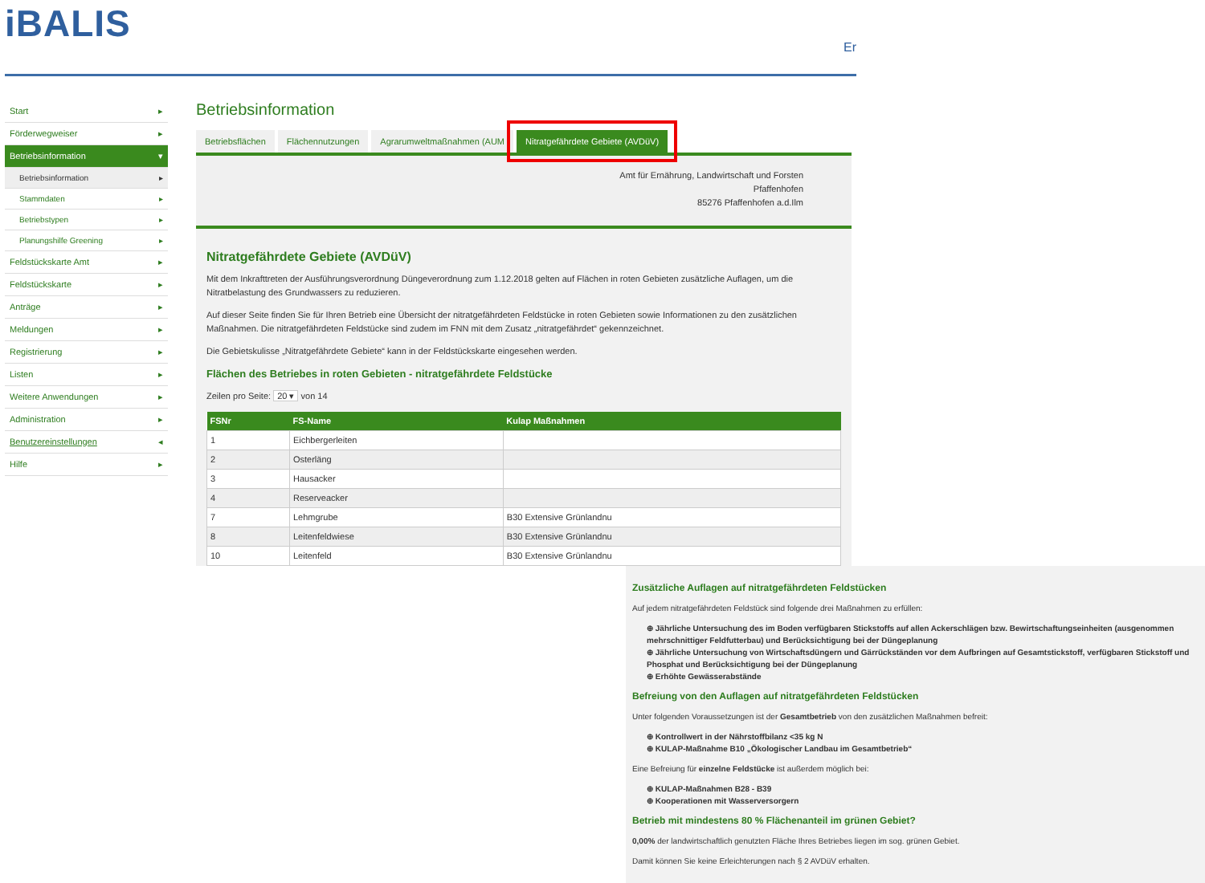iBALIS
Er
Start ▸
Förderwegweiser ▸
Betriebsinformation ▾
Betriebsinformation ▸
Stammdaten ▸
Betriebstypen ▸
Planungshilfe Greening ▸
Feldstückskarte Amt ▸
Feldstückskarte ▸
Anträge ▸
Meldungen ▸
Registrierung ▸
Listen ▸
Weitere Anwendungen ▸
Administration ▸
Benutzereinstellungen ◂
Hilfe ▸
Betriebsinformation
Betriebsflächen Flächennutzungen Agrarumweltmaßnahmen (AUM Nitratgefährdete Gebiete (AVDüV)
Amt für Ernährung, Landwirtschaft und Forsten
Pfaffenhofen
85276 Pfaffenhofen a.d.Ilm
Nitratgefährdete Gebiete (AVDüV)
Mit dem Inkrafttreten der Ausführungsverordnung Düngeverordnung zum 1.12.2018 gelten auf Flächen in roten Gebieten zusätzliche Auflagen, um die Nitratbelastung des Grundwassers zu reduzieren.
Auf dieser Seite finden Sie für Ihren Betrieb eine Übersicht der nitratgefährdeten Feldstücke in roten Gebieten sowie Informationen zu den zusätzlichen Maßnahmen. Die nitratgefährdeten Feldstücke sind zudem im FNN mit dem Zusatz „nitratgefährdet“ gekennzeichnet.
Die Gebietskulisse „Nitratgefährdete Gebiete“ kann in der Feldstückskarte eingesehen werden.
Flächen des Betriebes in roten Gebieten - nitratgefährdete Feldstücke
Zeilen pro Seite: 20 ▾ von 14
| FSNr | FS-Name | Kulap Maßnahmen |
| --- | --- | --- |
| 1 | Eichbergerleiten | |
| 2 | Osterläng | |
| 3 | Hausacker | |
| 4 | Reserveacker | |
| 7 | Lehmgrube | B30 Extensive Grünlandnu |
| 8 | Leitenfeldwiese | B30 Extensive Grünlandnu |
| 10 | Leitenfeld | B30 Extensive Grünlandnu |
Zusätzliche Auflagen auf nitratgefährdeten Feldstücken
Auf jedem nitratgefährdeten Feldstück sind folgende drei Maßnahmen zu erfüllen:
⊕ Jährliche Untersuchung des im Boden verfügbaren Stickstoffs auf allen Ackerschlägen bzw. Bewirtschaftungseinheiten (ausgenommen mehrschnittiger Feldfutterbau) und Berücksichtigung bei der Düngeplanung
⊕ Jährliche Untersuchung von Wirtschaftsdüngern und Gärrückständen vor dem Aufbringen auf Gesamtstickstoff, verfügbaren Stickstoff und Phosphat und Berücksichtigung bei der Düngeplanung
⊕ Erhöhte Gewässerabstände
Befreiung von den Auflagen auf nitratgefährdeten Feldstücken
Unter folgenden Voraussetzungen ist der Gesamtbetrieb von den zusätzlichen Maßnahmen befreit:
⊕ Kontrollwert in der Nährstoffbilanz <35 kg N
⊕ KULAP-Maßnahme B10 „Ökologischer Landbau im Gesamtbetrieb“
Eine Befreiung für einzelne Feldstücke ist außerdem möglich bei:
⊕ KULAP-Maßnahmen B28 - B39
⊕ Kooperationen mit Wasserversorgern
Betrieb mit mindestens 80 % Flächenanteil im grünen Gebiet?
0,00% der landwirtschaftlich genutzten Fläche Ihres Betriebes liegen im sog. grünen Gebiet.
Damit können Sie keine Erleichterungen nach § 2 AVDüV erhalten.